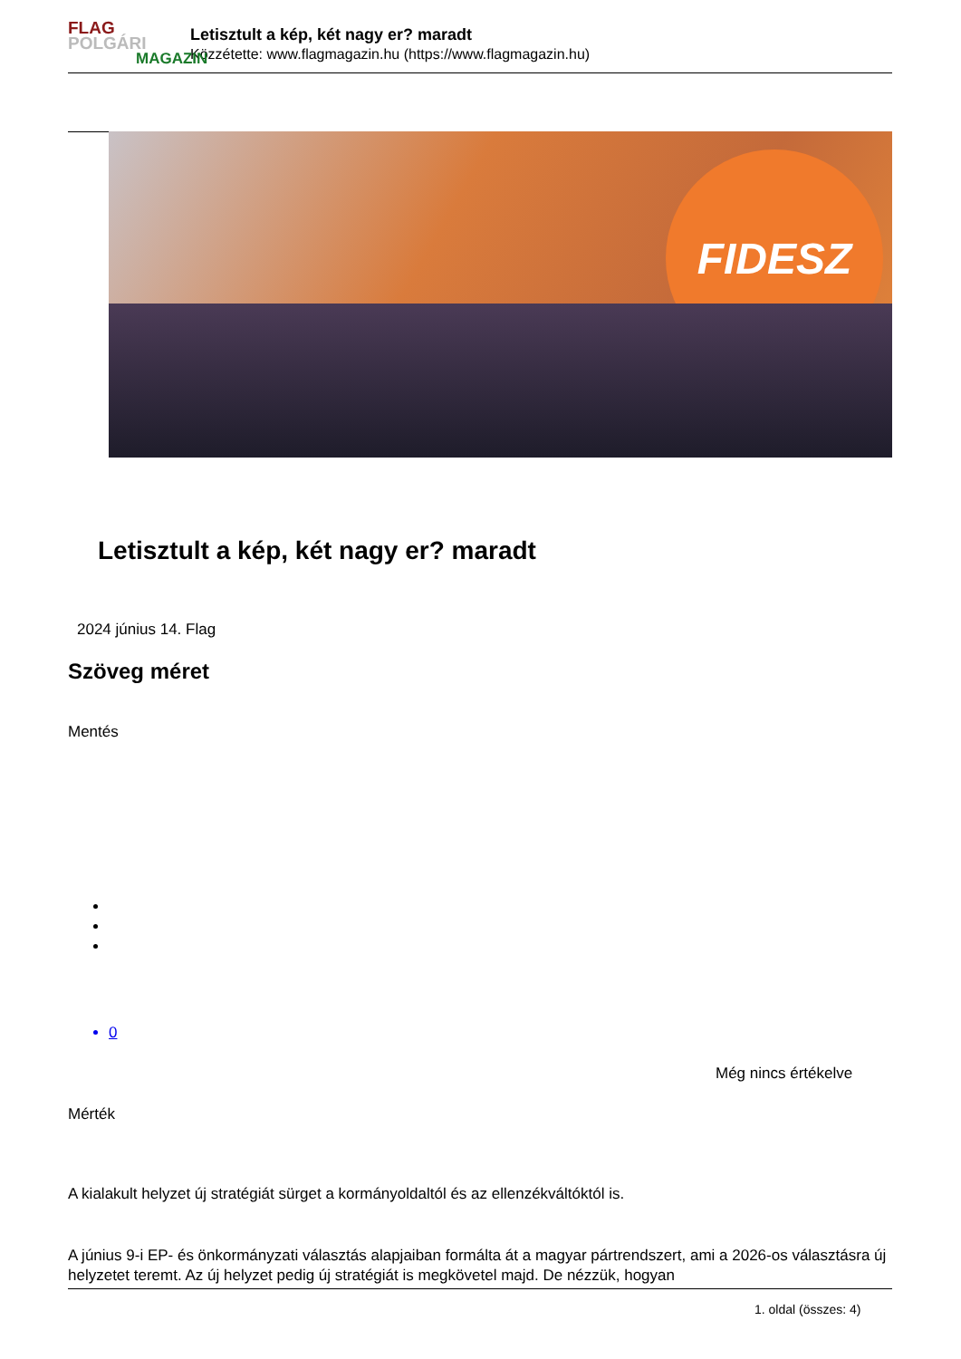FLAG
POLGÁRI
MAGAZIN
Letisztult a kép, két nagy er? maradt
Közzétette: www.flagmagazin.hu (https://www.flagmagazin.hu)
FIDESZ
Letisztult a kép, két nagy er? maradt
2024 június 14. Flag
Szöveg méret
Mentés
0
Még nincs értékelve
Mérték
A kialakult helyzet új stratégiát sürget a kormányoldaltól és az ellenzékváltóktól is.
A június 9-i EP- és önkormányzati választás alapjaiban formálta át a magyar pártrendszert, ami a 2026-os választásra új helyzetet teremt. Az új helyzet pedig új stratégiát is megkövetel majd. De nézzük, hogyan
1. oldal (összes: 4)